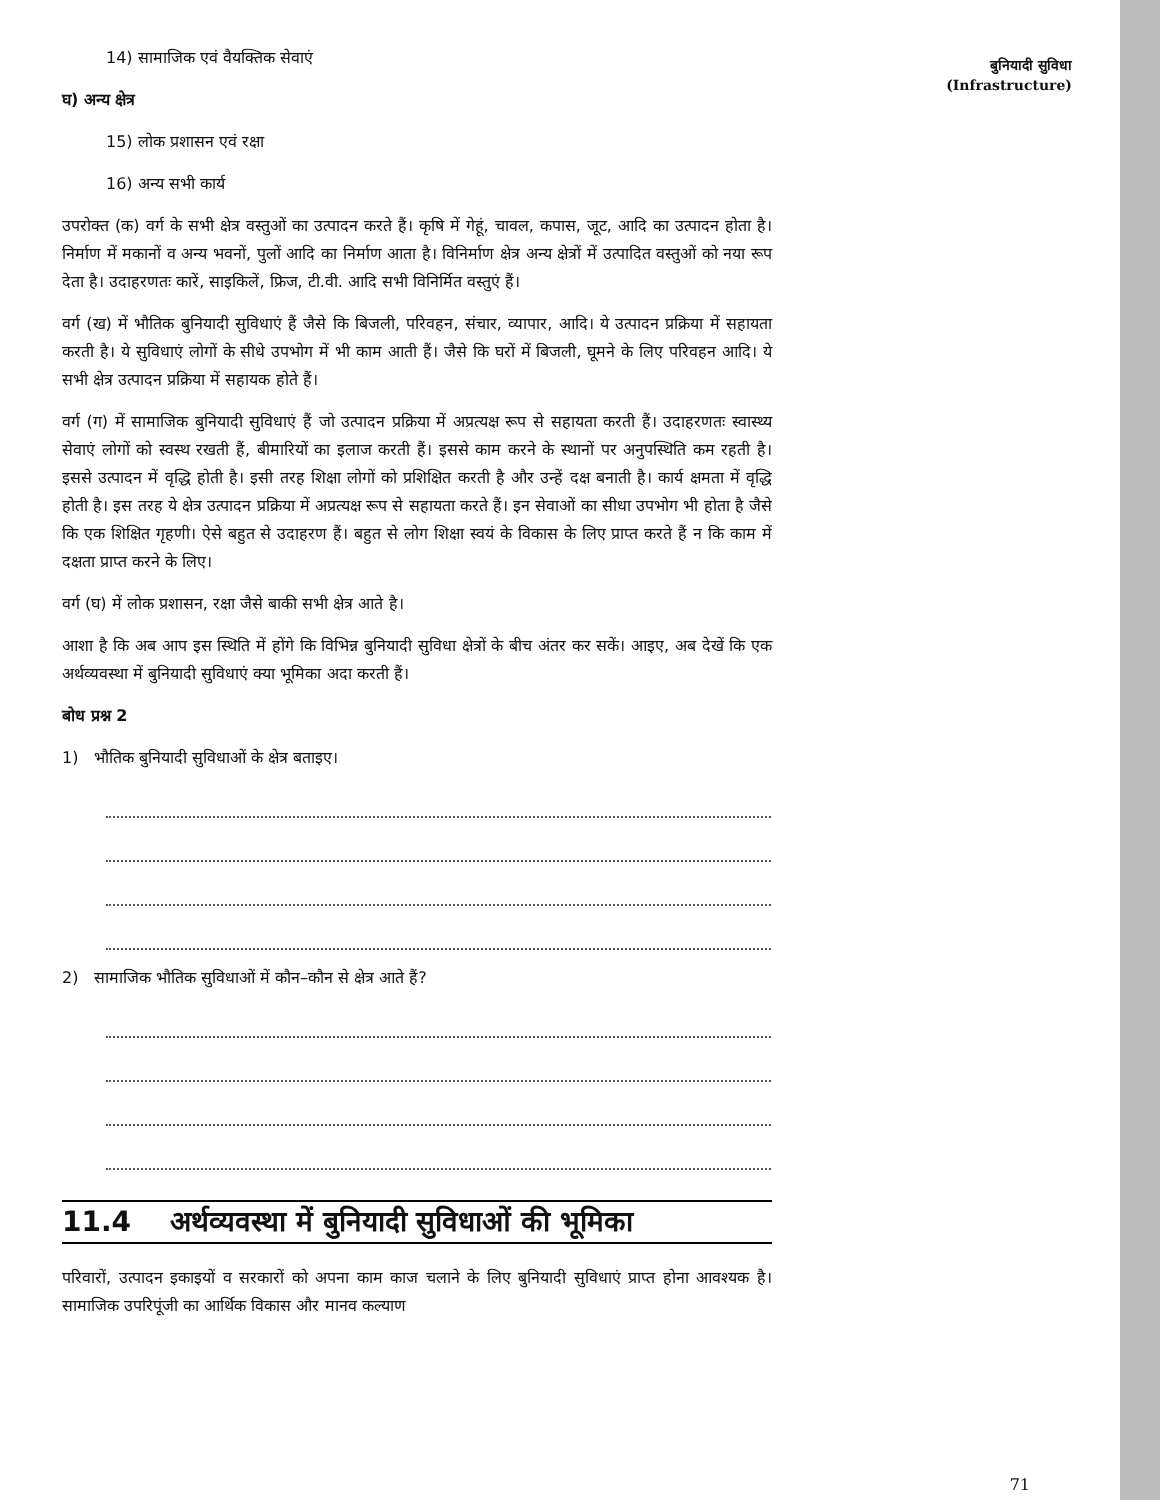14) सामाजिक एवं वैयक्तिक सेवाएं
घ) अन्य क्षेत्र
15) लोक प्रशासन एवं रक्षा
16) अन्य सभी कार्य
उपरोक्त (क) वर्ग के सभी क्षेत्र वस्तुओं का उत्पादन करते हैं। कृषि में गेहूं, चावल, कपास, जूट, आदि का उत्पादन होता है। निर्माण में मकानों व अन्य भवनों, पुलों आदि का निर्माण आता है। विनिर्माण क्षेत्र अन्य क्षेत्रों में उत्पादित वस्तुओं को नया रूप देता है। उदाहरणतः कारें, साइकिलें, फ्रिज, टी.वी. आदि सभी विनिर्मित वस्तुएं हैं।
वर्ग (ख) में भौतिक बुनियादी सुविधाएं हैं जैसे कि बिजली, परिवहन, संचार, व्यापार, आदि। ये उत्पादन प्रक्रिया में सहायता करती है। ये सुविधाएं लोगों के सीधे उपभोग में भी काम आती हैं। जैसे कि घरों में बिजली, घूमने के लिए परिवहन आदि। ये सभी क्षेत्र उत्पादन प्रक्रिया में सहायक होते हैं।
वर्ग (ग) में सामाजिक बुनियादी सुविधाएं हैं जो उत्पादन प्रक्रिया में अप्रत्यक्ष रूप से सहायता करती हैं। उदाहरणतः स्वास्थ्य सेवाएं लोगों को स्वस्थ रखती हैं, बीमारियों का इलाज करती हैं। इससे काम करने के स्थानों पर अनुपस्थिति कम रहती है। इससे उत्पादन में वृद्धि होती है। इसी तरह शिक्षा लोगों को प्रशिक्षित करती है और उन्हें दक्ष बनाती है। कार्य क्षमता में वृद्धि होती है। इस तरह ये क्षेत्र उत्पादन प्रक्रिया में अप्रत्यक्ष रूप से सहायता करते हैं। इन सेवाओं का सीधा उपभोग भी होता है जैसे कि एक शिक्षित गृहणी। ऐसे बहुत से उदाहरण हैं। बहुत से लोग शिक्षा स्वयं के विकास के लिए प्राप्त करते हैं न कि काम में दक्षता प्राप्त करने के लिए।
वर्ग (घ) में लोक प्रशासन, रक्षा जैसे बाकी सभी क्षेत्र आते है।
आशा है कि अब आप इस स्थिति में होंगे कि विभिन्न बुनियादी सुविधा क्षेत्रों के बीच अंतर कर सकें। आइए, अब देखें कि एक अर्थव्यवस्था में बुनियादी सुविधाएं क्या भूमिका अदा करती हैं।
बोध प्रश्न 2
1) भौतिक बुनियादी सुविधाओं के क्षेत्र बताइए।
2) सामाजिक भौतिक सुविधाओं में कौन–कौन से क्षेत्र आते हैं?
11.4 अर्थव्यवस्था में बुनियादी सुविधाओं की भूमिका
परिवारों, उत्पादन इकाइयों व सरकारों को अपना काम काज चलाने के लिए बुनियादी सुविधाएं प्राप्त होना आवश्यक है। सामाजिक उपरिपूंजी का आर्थिक विकास और मानव कल्याण
बुनियादी सुविधा
(Infrastructure)
71